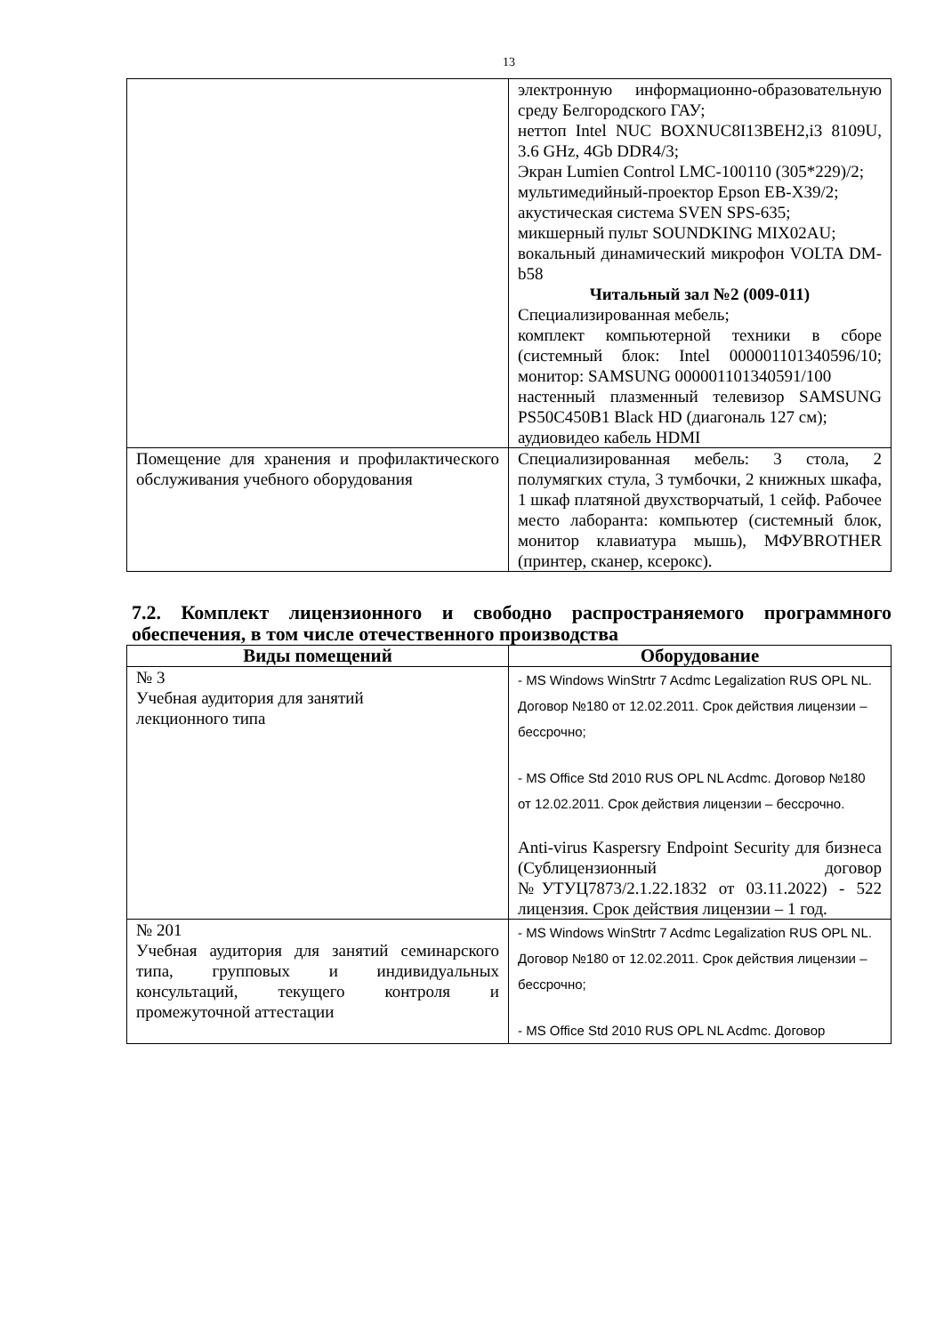13
| | электронную информационно-образовательную среду Белгородского ГАУ; неттоп Intel NUC BOXNUC8I13BEH2,i3 8109U, 3.6 GHz, 4Gb DDR4/3; Экран Lumien Control LMC-100110 (305*229)/2; мультимедийный-проектор Epson EB-X39/2; акустическая система SVEN SPS-635; микшерный пульт SOUNDKING MIX02AU; вокальный динамический микрофон VOLTA DM-b58 Читальный зал №2 (009-011) Специализированная мебель; комплект компьютерной техники в сборе (системный блок: Intel 000001101340596/10; монитор: SAMSUNG 000001101340591/100 настенный плазменный телевизор SAMSUNG PS50C450B1 Black HD (диагональ 127 см); аудиовидео кабель HDMI |
| Помещение для хранения и профилактического обслуживания учебного оборудования | Специализированная мебель: 3 стола, 2 полумягких стула, 3 тумбочки, 2 книжных шкафа, 1 шкаф платяной двухстворчатый, 1 сейф. Рабочее место лаборанта: компьютер (системный блок, монитор клавиатура мышь), МФУBROTHER (принтер, сканер, ксерокс). |
7.2. Комплект лицензионного и свободно распространяемого программного обеспечения, в том числе отечественного производства
| Виды помещений | Оборудование |
| --- | --- |
| № 3 Учебная аудитория для занятий лекционного типа | - MS Windows WinStrtr 7 Acdmc Legalization RUS OPL NL. Договор №180 от 12.02.2011. Срок действия лицензии – бессрочно; - MS Office Std 2010 RUS OPL NL Acdmc. Договор №180 от 12.02.2011. Срок действия лицензии – бессрочно. Anti-virus Kaspersry Endpoint Security для бизнеса (Сублицензионный договор №УТУЦ7873/2.1.22.1832 от 03.11.2022) - 522 лицензия. Срок действия лицензии – 1 год. |
| № 201 Учебная аудитория для занятий семинарского типа, групповых и индивидуальных консультаций, текущего контроля и промежуточной аттестации | - MS Windows WinStrtr 7 Acdmc Legalization RUS OPL NL. Договор №180 от 12.02.2011. Срок действия лицензии – бессрочно; - MS Office Std 2010 RUS OPL NL Acdmc. Договор |